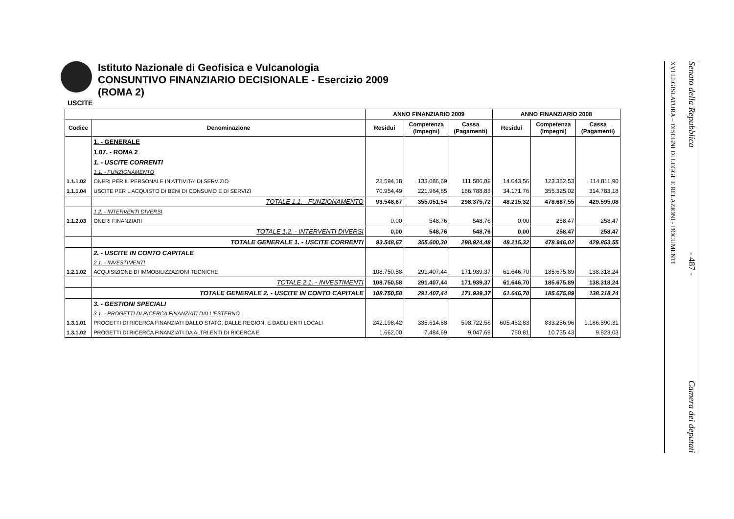Istituto Nazionale di Geofisica e Vulcanologia
CONSUNTIVO FINANZIARIO DECISIONALE - Esercizio 2009
(ROMA 2)
USCITE
| | | ANNO FINANZIARIO 2009 | | | ANNO FINANZIARIO 2008 | | |
| --- | --- | --- | --- | --- | --- | --- | --- |
| Codice | Denominazione | Residui | Competenza (Impegni) | Cassa (Pagamenti) | Residui | Competenza (Impegni) | Cassa (Pagamenti) |
| | 1. - GENERALE | | | | | | |
| | 1.07. - ROMA 2 | | | | | | |
| | 1. - USCITE CORRENTI | | | | | | |
| | 1.1. - FUNZIONAMENTO | | | | | | |
| 1.1.1.02 | ONERI PER IL PERSONALE IN ATTIVITA' DI SERVIZIO | 22.594,18 | 133.086,69 | 111.586,89 | 14.043,56 | 123.362,53 | 114.811,90 |
| 1.1.1.04 | USCITE PER L'ACQUISTO DI BENI DI CONSUMO E DI SERVIZI | 70.954,49 | 221.964,85 | 186.788,83 | 34.171,76 | 355.325,02 | 314.783,18 |
| | TOTALE 1.1. - FUNZIONAMENTO | 93.548,67 | 355.051,54 | 298.375,72 | 48.215,32 | 478.687,55 | 429.595,08 |
| | 1.2. - INTERVENTI DIVERSI | | | | | | |
| 1.1.2.03 | ONERI FINANZIARI | 0,00 | 548,76 | 548,76 | 0,00 | 258,47 | 258,47 |
| | TOTALE 1.2. - INTERVENTI DIVERSI | 0,00 | 548,76 | 548,76 | 0,00 | 258,47 | 258,47 |
| | TOTALE GENERALE 1. - USCITE CORRENTI | 93.548,67 | 355.600,30 | 298.924,48 | 48.215,32 | 478.946,02 | 429.853,55 |
| | 2. - USCITE IN CONTO CAPITALE | | | | | | |
| | 2.1. - INVESTIMENTI | | | | | | |
| 1.2.1.02 | ACQUISIZIONE DI IMMOBILIZZAZIONI TECNICHE | 108.750,58 | 291.407,44 | 171.939,37 | 61.646,70 | 185.675,89 | 138.318,24 |
| | TOTALE 2.1. - INVESTIMENTI | 108.750,58 | 291.407,44 | 171.939,37 | 61.646,70 | 185.675,89 | 138.318,24 |
| | TOTALE GENERALE 2. - USCITE IN CONTO CAPITALE | 108.750,58 | 291.407,44 | 171.939,37 | 61.646,70 | 185.675,89 | 138.318,24 |
| | 3. - GESTIONI SPECIALI | | | | | | |
| | 3.1. - PROGETTI DI RICERCA FINANZIATI DALL'ESTERNO | | | | | | |
| 1.3.1.01 | PROGETTI DI RICERCA FINANZIATI DALLO STATO, DALLE REGIONI E DAGLI ENTI LOCALI | 242.198,42 | 335.614,88 | 508.722,56 | 605.462,83 | 833.256,96 | 1.186.590,31 |
| 1.3.1.02 | PROGETTI DI RICERCA FINANZIATI DA ALTRI ENTI DI RICERCA E | 1.662,00 | 7.484,69 | 9.047,69 | 760,81 | 10.735,43 | 9.823,03 |
XVI LEGISLATURA – DISEGNI DI LEGGE E RELAZIONI - DOCUMENTI
Senato della Repubblica - 487 - Camera dei deputati